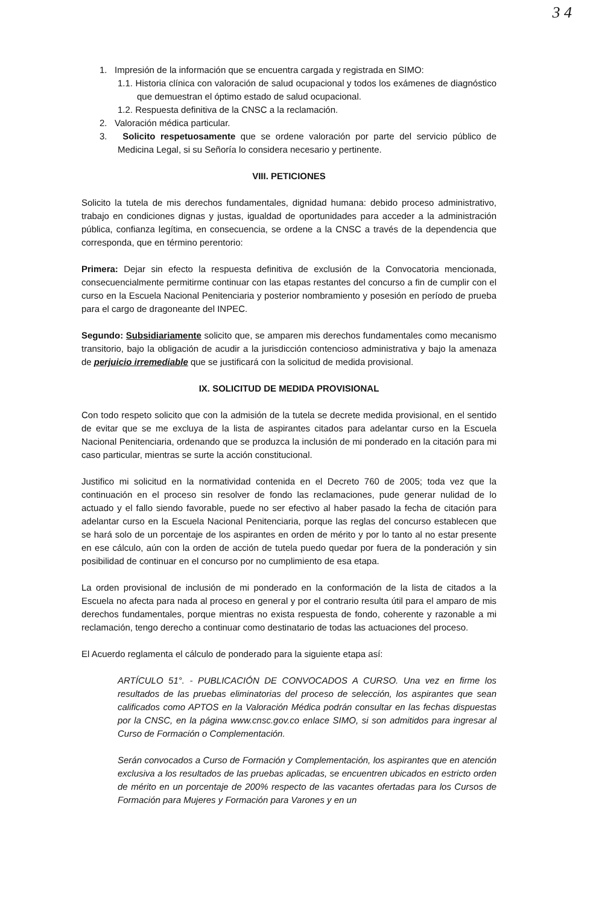3 4
1. Impresión de la información que se encuentra cargada y registrada en SIMO:
1.1. Historia clínica con valoración de salud ocupacional y todos los exámenes de diagnóstico que demuestran el óptimo estado de salud ocupacional.
1.2. Respuesta definitiva de la CNSC a la reclamación.
2. Valoración médica particular.
3. Solicito respetuosamente que se ordene valoración por parte del servicio público de Medicina Legal, si su Señoría lo considera necesario y pertinente.
VIII. PETICIONES
Solicito la tutela de mis derechos fundamentales, dignidad humana: debido proceso administrativo, trabajo en condiciones dignas y justas, igualdad de oportunidades para acceder a la administración pública, confianza legítima, en consecuencia, se ordene a la CNSC a través de la dependencia que corresponda, que en término perentorio:
Primera: Dejar sin efecto la respuesta definitiva de exclusión de la Convocatoria mencionada, consecuencialmente permitirme continuar con las etapas restantes del concurso a fin de cumplir con el curso en la Escuela Nacional Penitenciaria y posterior nombramiento y posesión en período de prueba para el cargo de dragoneante del INPEC.
Segundo: Subsidiariamente solicito que, se amparen mis derechos fundamentales como mecanismo transitorio, bajo la obligación de acudir a la jurisdicción contencioso administrativa y bajo la amenaza de perjuicio irremediable que se justificará con la solicitud de medida provisional.
IX. SOLICITUD DE MEDIDA PROVISIONAL
Con todo respeto solicito que con la admisión de la tutela se decrete medida provisional, en el sentido de evitar que se me excluya de la lista de aspirantes citados para adelantar curso en la Escuela Nacional Penitenciaria, ordenando que se produzca la inclusión de mi ponderado en la citación para mi caso particular, mientras se surte la acción constitucional.
Justifico mi solicitud en la normatividad contenida en el Decreto 760 de 2005; toda vez que la continuación en el proceso sin resolver de fondo las reclamaciones, pude generar nulidad de lo actuado y el fallo siendo favorable, puede no ser efectivo al haber pasado la fecha de citación para adelantar curso en la Escuela Nacional Penitenciaria, porque las reglas del concurso establecen que se hará solo de un porcentaje de los aspirantes en orden de mérito y por lo tanto al no estar presente en ese cálculo, aún con la orden de acción de tutela puedo quedar por fuera de la ponderación y sin posibilidad de continuar en el concurso por no cumplimiento de esa etapa.
La orden provisional de inclusión de mi ponderado en la conformación de la lista de citados a la Escuela no afecta para nada al proceso en general y por el contrario resulta útil para el amparo de mis derechos fundamentales, porque mientras no exista respuesta de fondo, coherente y razonable a mi reclamación, tengo derecho a continuar como destinatario de todas las actuaciones del proceso.
El Acuerdo reglamenta el cálculo de ponderado para la siguiente etapa así:
ARTÍCULO 51°. - PUBLICACIÓN DE CONVOCADOS A CURSO. Una vez en firme los resultados de las pruebas eliminatorias del proceso de selección, los aspirantes que sean calificados como APTOS en la Valoración Médica podrán consultar en las fechas dispuestas por la CNSC, en la página www.cnsc.gov.co enlace SIMO, si son admitidos para ingresar al Curso de Formación o Complementación.
Serán convocados a Curso de Formación y Complementación, los aspirantes que en atención exclusiva a los resultados de las pruebas aplicadas, se encuentren ubicados en estricto orden de mérito en un porcentaje de 200% respecto de las vacantes ofertadas para los Cursos de Formación para Mujeres y Formación para Varones y en un